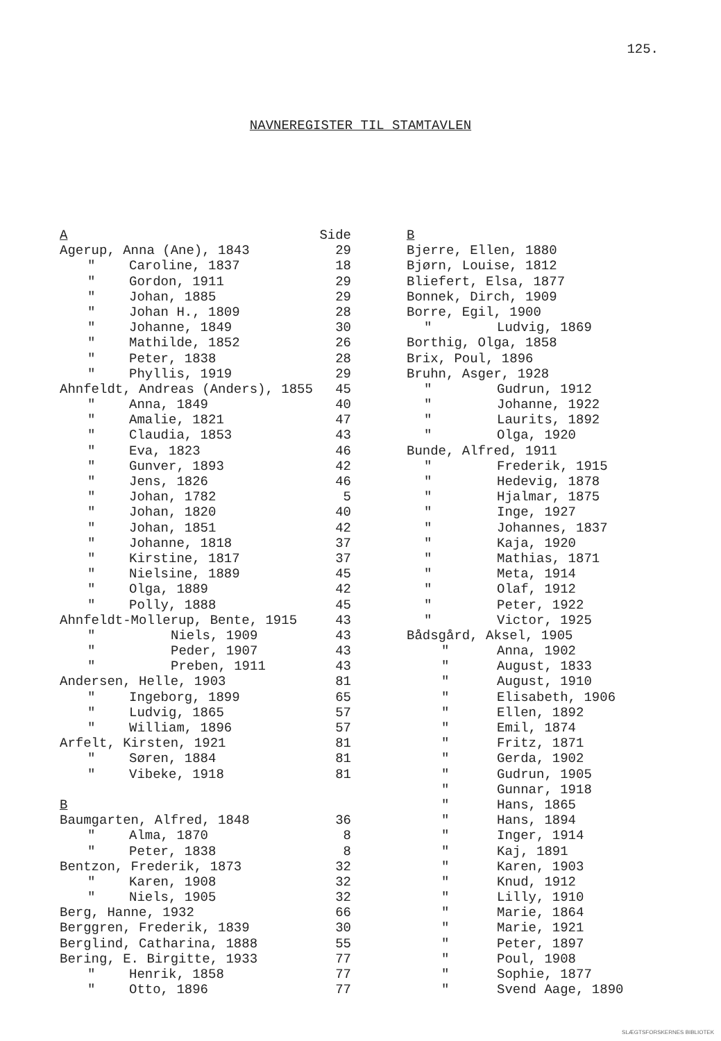125.
NAVNEREGISTER TIL STAMTAVLEN
| A | | Side |
| --- | --- | --- |
| Agerup, Anna (Ane), 1843 | | 29 |
| " | Caroline, 1837 | 18 |
| " | Gordon, 1911 | 29 |
| " | Johan, 1885 | 29 |
| " | Johan H., 1809 | 28 |
| " | Johanne, 1849 | 30 |
| " | Mathilde, 1852 | 26 |
| " | Peter, 1838 | 28 |
| " | Phyllis, 1919 | 29 |
| Ahnfeldt, Andreas (Anders), 1855 | | 45 |
| " | Anna, 1849 | 40 |
| " | Amalie, 1821 | 47 |
| " | Claudia, 1853 | 43 |
| " | Eva, 1823 | 46 |
| " | Gunver, 1893 | 42 |
| " | Jens, 1826 | 46 |
| " | Johan, 1782 | 5 |
| " | Johan, 1820 | 40 |
| " | Johan, 1851 | 42 |
| " | Johanne, 1818 | 37 |
| " | Kirstine, 1817 | 37 |
| " | Nielsine, 1889 | 45 |
| " | Olga, 1889 | 42 |
| " | Polly, 1888 | 45 |
| Ahnfeldt-Mollerup, Bente, 1915 | | 43 |
| " | Niels, 1909 | 43 |
| " | Peder, 1907 | 43 |
| " | Preben, 1911 | 43 |
| Andersen, Helle, 1903 | | 81 |
| " | Ingeborg, 1899 | 65 |
| " | Ludvig, 1865 | 57 |
| " | William, 1896 | 57 |
| Arfelt, Kirsten, 1921 | | 81 |
| " | Søren, 1884 | 81 |
| " | Vibeke, 1918 | 81 |
| B | | |
| Baumgarten, Alfred, 1848 | | 36 |
| " | Alma, 1870 | 8 |
| " | Peter, 1838 | 8 |
| Bentzon, Frederik, 1873 | | 32 |
| " | Karen, 1908 | 32 |
| " | Niels, 1905 | 32 |
| Berg, Hanne, 1932 | | 66 |
| Berggren, Frederik, 1839 | | 30 |
| Berglind, Catharina, 1888 | | 55 |
| Bering, E. Birgitte, 1933 | | 77 |
| " | Henrik, 1858 | 77 |
| " | Otto, 1896 | 77 |
| B | |
| --- | --- |
| Bjerre, Ellen, 1880 | |
| Bjørn, Louise, 1812 | |
| Bliefert, Elsa, 1877 | |
| Bonnek, Dirch, 1909 | |
| Borre, Egil, 1900 | |
| " | Ludvig, 1869 |
| Borthig, Olga, 1858 | |
| Brix, Poul, 1896 | |
| Bruhn, Asger, 1928 | |
| " | Gudrun, 1912 |
| " | Johanne, 1922 |
| " | Laurits, 1892 |
| " | Olga, 1920 |
| Bunde, Alfred, 1911 | |
| " | Frederik, 1915 |
| " | Hedevig, 1878 |
| " | Hjalmar, 1875 |
| " | Inge, 1927 |
| " | Johannes, 1837 |
| " | Kaja, 1920 |
| " | Mathias, 1871 |
| " | Meta, 1914 |
| " | Olaf, 1912 |
| " | Peter, 1922 |
| " | Victor, 1925 |
| Bådsgård, Aksel, 1905 | |
| " | Anna, 1902 |
| " | August, 1833 |
| " | August, 1910 |
| " | Elisabeth, 1906 |
| " | Ellen, 1892 |
| " | Emil, 1874 |
| " | Fritz, 1871 |
| " | Gerda, 1902 |
| " | Gudrun, 1905 |
| " | Gunnar, 1918 |
| " | Hans, 1865 |
| " | Hans, 1894 |
| " | Inger, 1914 |
| " | Kaj, 1891 |
| " | Karen, 1903 |
| " | Knud, 1912 |
| " | Lilly, 1910 |
| " | Marie, 1864 |
| " | Marie, 1921 |
| " | Peter, 1897 |
| " | Poul, 1908 |
| " | Sophie, 1877 |
| " | Svend Aage, 1890 |
SLÆGTSFORSKERNES BIBLIOTEK